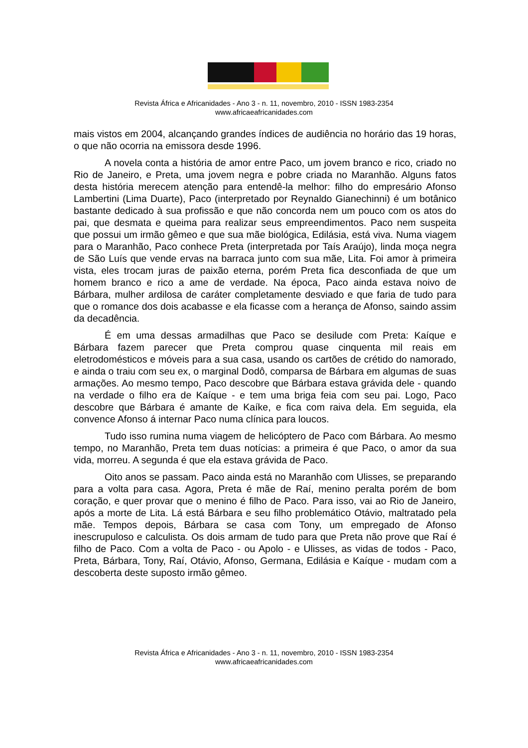Revista África e Africanidades - Ano 3 - n. 11, novembro, 2010 - ISSN 1983-2354
www.africaeafricanidades.com
mais vistos em 2004, alcançando grandes índices de audiência no horário das 19 horas, o que não ocorria na emissora desde 1996.
A novela conta a história de amor entre Paco, um jovem branco e rico, criado no Rio de Janeiro, e Preta, uma jovem negra e pobre criada no Maranhão. Alguns fatos desta história merecem atenção para entendê-la melhor: filho do empresário Afonso Lambertini (Lima Duarte), Paco (interpretado por Reynaldo Gianechinni) é um botânico bastante dedicado à sua profissão e que não concorda nem um pouco com os atos do pai, que desmata e queima para realizar seus empreendimentos. Paco nem suspeita que possui um irmão gêmeo e que sua mãe biológica, Edilásia, está viva. Numa viagem para o Maranhão, Paco conhece Preta (interpretada por Taís Araújo), linda moça negra de São Luís que vende ervas na barraca junto com sua mãe, Lita. Foi amor à primeira vista, eles trocam juras de paixão eterna, porém Preta fica desconfiada de que um homem branco e rico a ame de verdade. Na época, Paco ainda estava noivo de Bárbara, mulher ardilosa de caráter completamente desviado e que faria de tudo para que o romance dos dois acabasse e ela ficasse com a herança de Afonso, saindo assim da decadência.
É em uma dessas armadilhas que Paco se desilude com Preta: Kaíque e Bárbara fazem parecer que Preta comprou quase cinquenta mil reais em eletrodomésticos e móveis para a sua casa, usando os cartões de crétido do namorado, e ainda o traiu com seu ex, o marginal Dodô, comparsa de Bárbara em algumas de suas armações. Ao mesmo tempo, Paco descobre que Bárbara estava grávida dele - quando na verdade o filho era de Kaíque - e tem uma briga feia com seu pai. Logo, Paco descobre que Bárbara é amante de Kaíke, e fica com raiva dela. Em seguida, ela convence Afonso á internar Paco numa clínica para loucos.
Tudo isso rumina numa viagem de helicóptero de Paco com Bárbara. Ao mesmo tempo, no Maranhão, Preta tem duas notícias: a primeira é que Paco, o amor da sua vida, morreu. A segunda é que ela estava grávida de Paco.
Oito anos se passam. Paco ainda está no Maranhão com Ulisses, se preparando para a volta para casa. Agora, Preta é mãe de Raí, menino peralta porém de bom coração, e quer provar que o menino é filho de Paco. Para isso, vai ao Rio de Janeiro, após a morte de Lita. Lá está Bárbara e seu filho problemático Otávio, maltratado pela mãe. Tempos depois, Bárbara se casa com Tony, um empregado de Afonso inescrupuloso e calculista. Os dois armam de tudo para que Preta não prove que Raí é filho de Paco. Com a volta de Paco - ou Apolo - e Ulisses, as vidas de todos - Paco, Preta, Bárbara, Tony, Raí, Otávio, Afonso, Germana, Edilásia e Kaíque - mudam com a descoberta deste suposto irmão gêmeo.
Revista África e Africanidades - Ano 3 - n. 11, novembro, 2010 - ISSN 1983-2354
www.africaeafricanidades.com